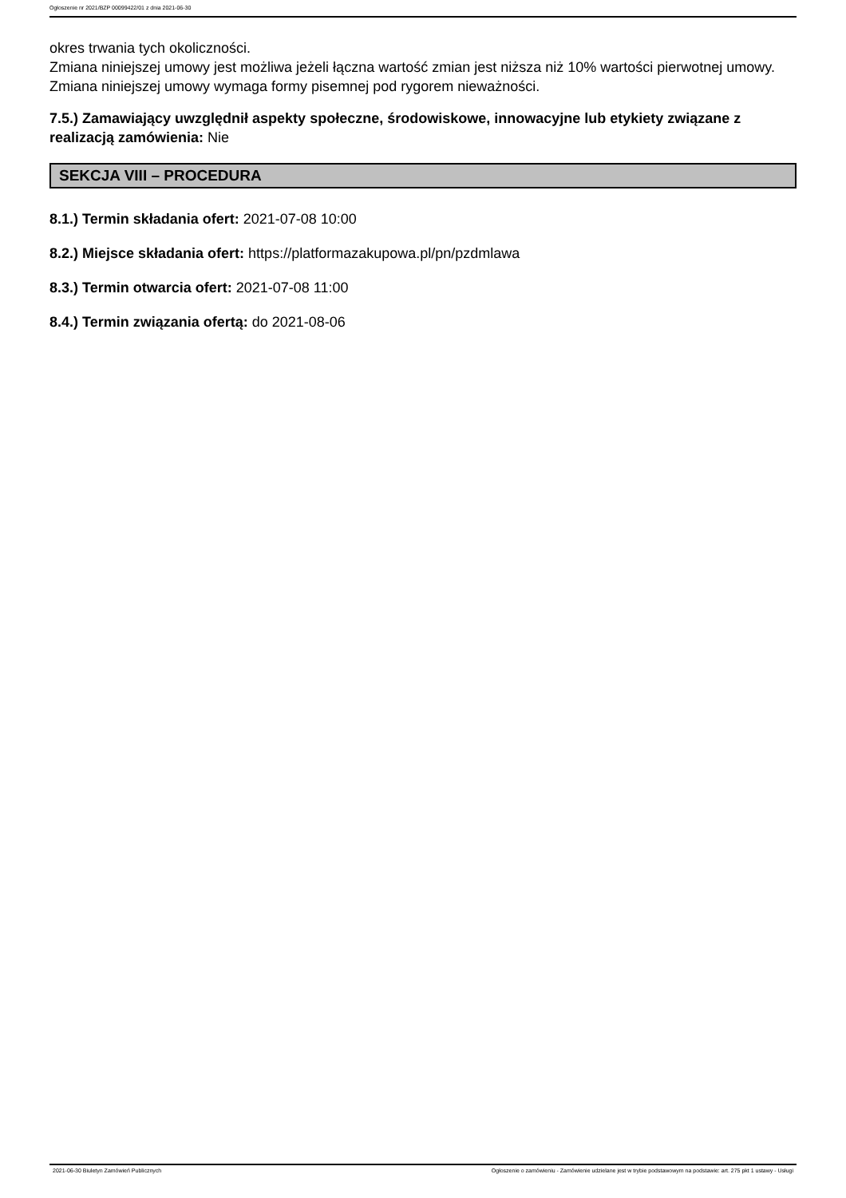Ogłoszenie nr 2021/BZP 00099422/01 z dnia 2021-06-30
okres trwania tych okoliczności.
Zmiana niniejszej umowy jest możliwa jeżeli łączna wartość zmian jest niższa niż 10% wartości pierwotnej umowy.
Zmiana niniejszej umowy wymaga formy pisemnej pod rygorem nieważności.
7.5.) Zamawiający uwzględnił aspekty społeczne, środowiskowe, innowacyjne lub etykiety związane z realizacją zamówienia: Nie
SEKCJA VIII – PROCEDURA
8.1.) Termin składania ofert: 2021-07-08 10:00
8.2.) Miejsce składania ofert: https://platformazakupowa.pl/pn/pzdmlawa
8.3.) Termin otwarcia ofert: 2021-07-08 11:00
8.4.) Termin związania ofertą: do 2021-08-06
2021-06-30 Biuletyn Zamówień Publicznych Ogłoszenie o zamówieniu - Zamówienie udzielane jest w trybie podstawowym na podstawie: art. 275 pkt 1 ustawy - Usługi